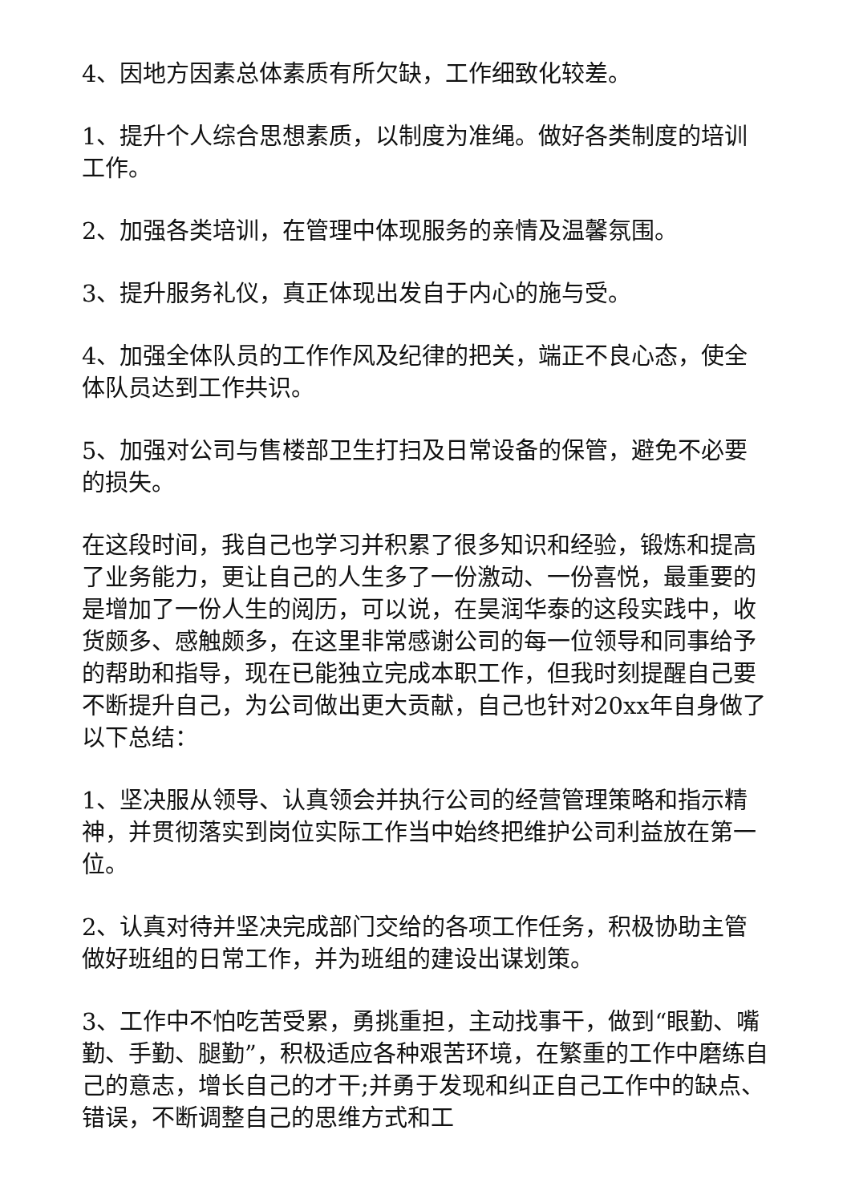4、因地方因素总体素质有所欠缺，工作细致化较差。
1、提升个人综合思想素质，以制度为准绳。做好各类制度的培训工作。
2、加强各类培训，在管理中体现服务的亲情及温馨氛围。
3、提升服务礼仪，真正体现出发自于内心的施与受。
4、加强全体队员的工作作风及纪律的把关，端正不良心态，使全体队员达到工作共识。
5、加强对公司与售楼部卫生打扫及日常设备的保管，避免不必要的损失。
在这段时间，我自己也学习并积累了很多知识和经验，锻炼和提高了业务能力，更让自己的人生多了一份激动、一份喜悦，最重要的是增加了一份人生的阅历，可以说，在昊润华泰的这段实践中，收货颇多、感触颇多，在这里非常感谢公司的每一位领导和同事给予的帮助和指导，现在已能独立完成本职工作，但我时刻提醒自己要不断提升自己，为公司做出更大贡献，自己也针对20xx年自身做了以下总结：
1、坚决服从领导、认真领会并执行公司的经营管理策略和指示精神，并贯彻落实到岗位实际工作当中始终把维护公司利益放在第一位。
2、认真对待并坚决完成部门交给的各项工作任务，积极协助主管做好班组的日常工作，并为班组的建设出谋划策。
3、工作中不怕吃苦受累，勇挑重担，主动找事干，做到“眼勤、嘴勤、手勤、腿勤”，积极适应各种艰苦环境，在繁重的工作中磨练自己的意志，增长自己的才干;并勇于发现和纠正自己工作中的缺点、错误，不断调整自己的思维方式和工